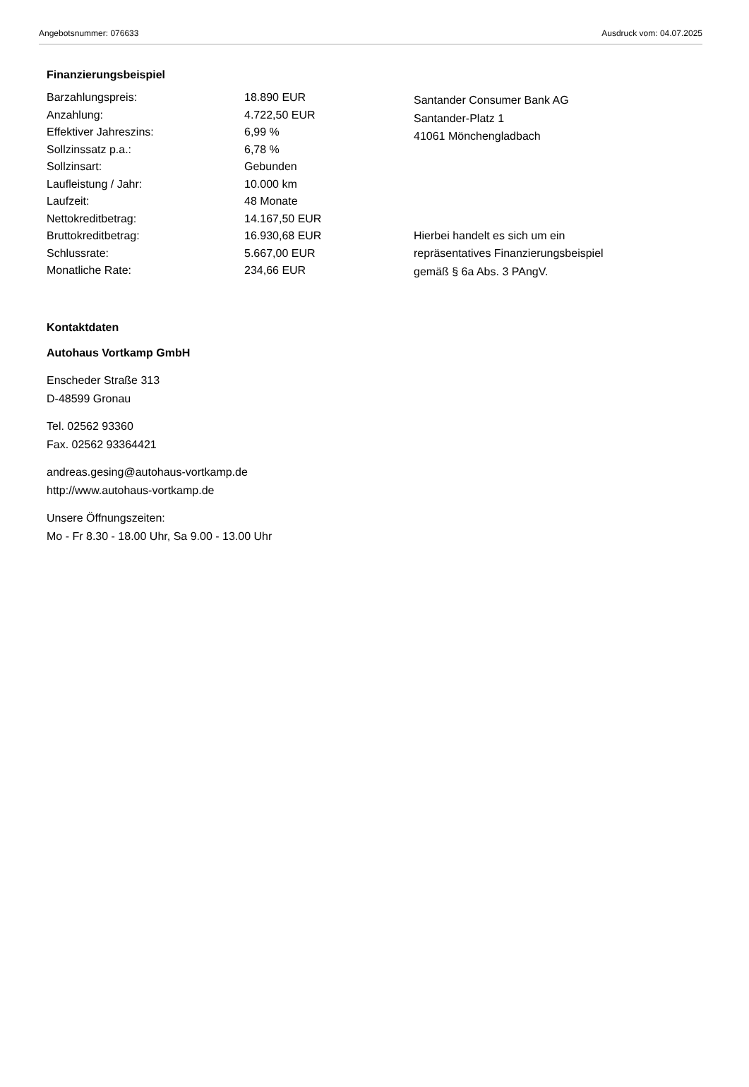Angebotsnummer: 076633 Ausdruck vom: 04.07.2025
Finanzierungsbeispiel
| Barzahlungspreis: | 18.890 EUR |
| Anzahlung: | 4.722,50 EUR |
| Effektiver Jahreszins: | 6,99 % |
| Sollzinssatz p.a.: | 6,78 % |
| Sollzinsart: | Gebunden |
| Laufleistung / Jahr: | 10.000 km |
| Laufzeit: | 48 Monate |
| Nettokreditbetrag: | 14.167,50 EUR |
| Bruttokreditbetrag: | 16.930,68 EUR |
| Schlussrate: | 5.667,00 EUR |
| Monatliche Rate: | 234,66 EUR |
Santander Consumer Bank AG
Santander-Platz 1
41061 Mönchengladbach
Hierbei handelt es sich um ein
repräsentatives Finanzierungsbeispiel
gemäß § 6a Abs. 3 PAngV.
Kontaktdaten
Autohaus Vortkamp GmbH
Enscheder Straße 313
D-48599 Gronau
Tel. 02562 93360
Fax. 02562 93364421
andreas.gesing@autohaus-vortkamp.de
http://www.autohaus-vortkamp.de
Unsere Öffnungszeiten:
Mo - Fr 8.30 - 18.00 Uhr, Sa 9.00 - 13.00 Uhr